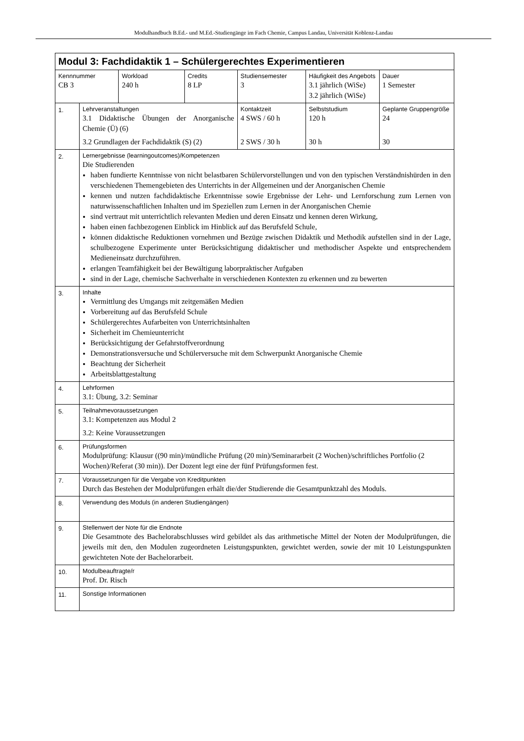Modulhandbuch B.Ed.- und M.Ed.-Studiengänge im Fach Chemie, Campus Landau, Universität Koblenz-Landau
| Modul 3: Fachdidaktik 1 – Schülergerechtes Experimentieren | | | | | | | |
| Kennnummer CB 3 | | Workload 240 h | Credits 8 LP | Studiensemester 3 | | Häufigkeit des Angebots 3.1 jährlich (WiSe) 3.2 jährlich (WiSe) | Dauer 1 Semester |
| 1. | Lehrveranstaltungen 3.1 Didaktische Übungen der Anorganische Chemie (Ü) (6) 3.2 Grundlagen der Fachdidaktik (S) (2) | | | | Kontaktzeit 4 SWS / 60 h 2 SWS / 30 h | Selbststudium 120 h 30 h | Geplante Gruppengröße 24 30 |
| 2. | Lernergebnisse (learningoutcomes)/Kompetenzen Die Studierenden haben fundierte Kenntnisse von nicht belastbaren Schülervorstellungen und von den typischen Verständnishürden in den verschiedenen Themengebieten des Unterrichts in der Allgemeinen und der Anorganischen Chemie kennen und nutzen fachdidaktische Erkenntnisse sowie Ergebnisse der Lehr- und Lernforschung zum Lernen von naturwissenschaftlichen Inhalten und im Speziellen zum Lernen in der Anorganischen Chemie sind vertraut mit unterrichtlich relevanten Medien und deren Einsatz und kennen deren Wirkung, haben einen fachbezogenen Einblick im Hinblick auf das Berufsfeld Schule, können didaktische Reduktionen vornehmen und Bezüge zwischen Didaktik und Methodik aufstellen sind in der Lage, schulbezogene Experimente unter Berücksichtigung didaktischer und methodischer Aspekte und entsprechendem Medieneinsatz durchzuführen. erlangen Teamfähigkeit bei der Bewältigung laborpraktischer Aufgaben sind in der Lage, chemische Sachverhalte in verschiedenen Kontexten zu erkennen und zu bewerten | | | | | | |
| 3. | Inhalte Vermittlung des Umgangs mit zeitgemäßen Medien Vorbereitung auf das Berufsfeld Schule Schülergerechtes Aufarbeiten von Unterrichtsinhalten Sicherheit im Chemieunterricht Berücksichtigung der Gefahrstoffverordnung Demonstrationsversuche und Schülerversuche mit dem Schwerpunkt Anorganische Chemie Beachtung der Sicherheit Arbeitsblattgestaltung | | | | | | |
| 4. | Lehrformen 3.1: Übung, 3.2: Seminar | | | | | | |
| 5. | Teilnahmevoraussetzungen 3.1: Kompetenzen aus Modul 2 3.2: Keine Voraussetzungen | | | | | | |
| 6. | Prüfungsformen Modulprüfung: Klausur ((90 min)/mündliche Prüfung (20 min)/Seminararbeit (2 Wochen)/schriftliches Portfolio (2 Wochen)/Referat (30 min)). Der Dozent legt eine der fünf Prüfungsformen fest. | | | | | | |
| 7. | Voraussetzungen für die Vergabe von Kreditpunkten Durch das Bestehen der Modulprüfungen erhält die/der Studierende die Gesamtpunktzahl des Moduls. | | | | | | |
| 8. | Verwendung des Moduls (in anderen Studiengängen) | | | | | | |
| 9. | Stellenwert der Note für die Endnote Die Gesamtnote des Bachelorabschlusses wird gebildet als das arithmetische Mittel der Noten der Modulprüfungen, die jeweils mit den, den Modulen zugeordneten Leistungspunkten, gewichtet werden, sowie der mit 10 Leistungspunkten gewichteten Note der Bachelorarbeit. | | | | | | |
| 10. | Modulbeauftragte/r Prof. Dr. Risch | | | | | | |
| 11. | Sonstige Informationen | | | | | | |